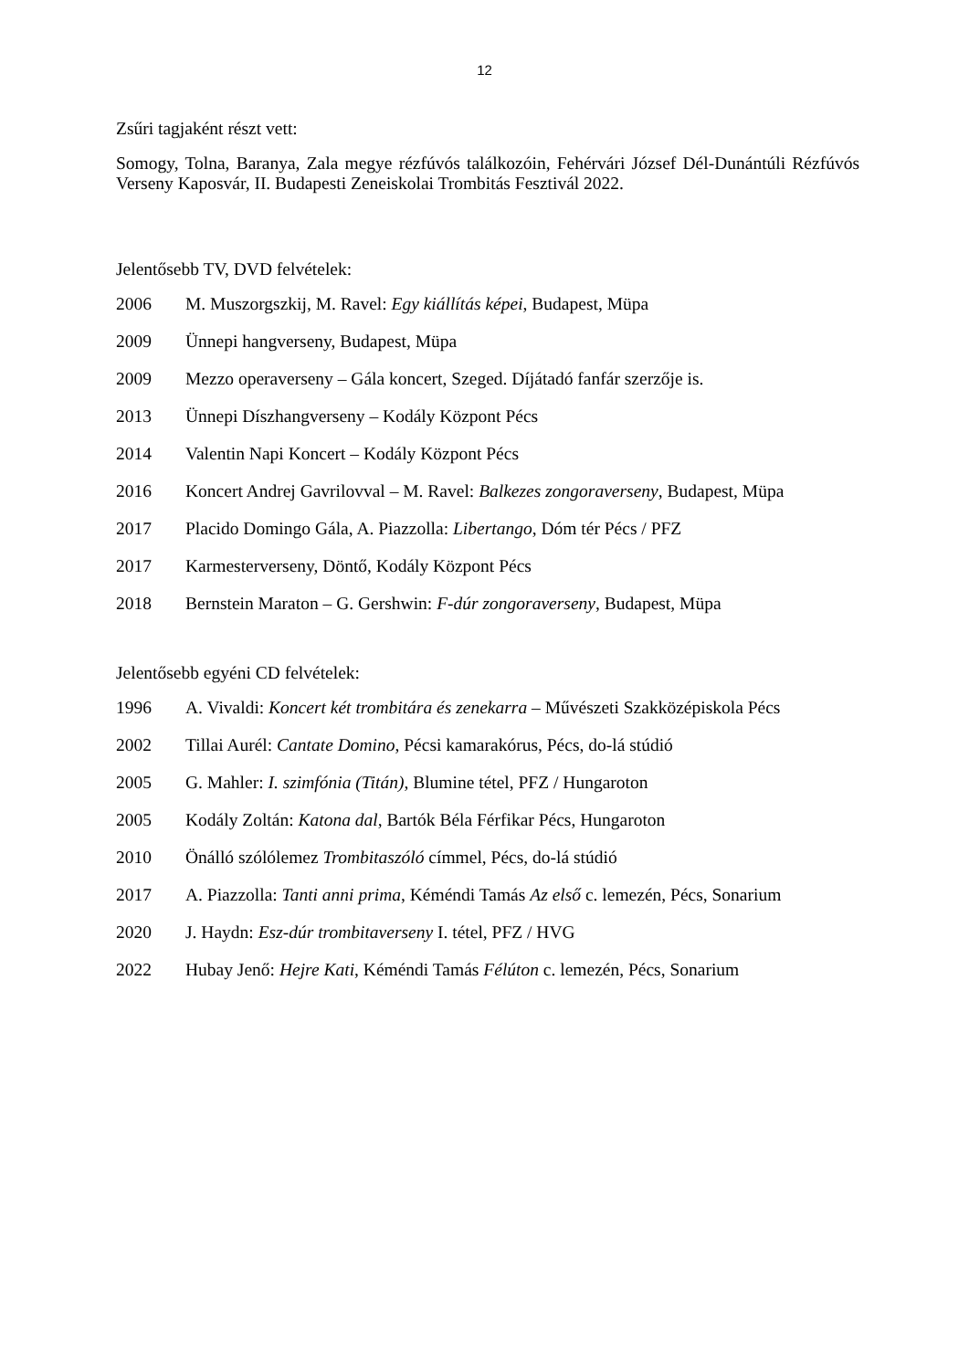12
Zsűri tagjaként részt vett:
Somogy, Tolna, Baranya, Zala megye rézfúvós találkozóin, Fehérvári József Dél-Dunántúli Rézfúvós Verseny Kaposvár, II. Budapesti Zeneiskolai Trombitás Fesztivál 2022.
Jelentősebb TV, DVD felvételek:
2006 M. Muszorgszkij, M. Ravel: Egy kiállítás képei, Budapest, Müpa
2009 Ünnepi hangverseny, Budapest, Müpa
2009 Mezzo operaverseny – Gála koncert, Szeged. Díjátadó fanfár szerzője is.
2013 Ünnepi Díszhangverseny – Kodály Központ Pécs
2014 Valentin Napi Koncert – Kodály Központ Pécs
2016 Koncert Andrej Gavrilovval – M. Ravel: Balkezes zongoraverseny, Budapest, Müpa
2017 Placido Domingo Gála, A. Piazzolla: Libertango, Dóm tér Pécs / PFZ
2017 Karmesterverseny, Döntő, Kodály Központ Pécs
2018 Bernstein Maraton – G. Gershwin: F-dúr zongoraverseny, Budapest, Müpa
Jelentősebb egyéni CD felvételek:
1996 A. Vivaldi: Koncert két trombitára és zenekarra – Művészeti Szakközépiskola Pécs
2002 Tillai Aurél: Cantate Domino, Pécsi kamarakórus, Pécs, do-lá stúdió
2005 G. Mahler: I. szimfónia (Titán), Blumine tétel, PFZ / Hungaroton
2005 Kodály Zoltán: Katona dal, Bartók Béla Férfikar Pécs, Hungaroton
2010 Önálló szólólemez Trombitaszóló címmel, Pécs, do-lá stúdió
2017 A. Piazzolla: Tanti anni prima, Kéméndi Tamás Az első c. lemezén, Pécs, Sonarium
2020 J. Haydn: Esz-dúr trombitaverseny I. tétel, PFZ / HVG
2022 Hubay Jenő: Hejre Kati, Kéméndi Tamás Félúton c. lemezén, Pécs, Sonarium